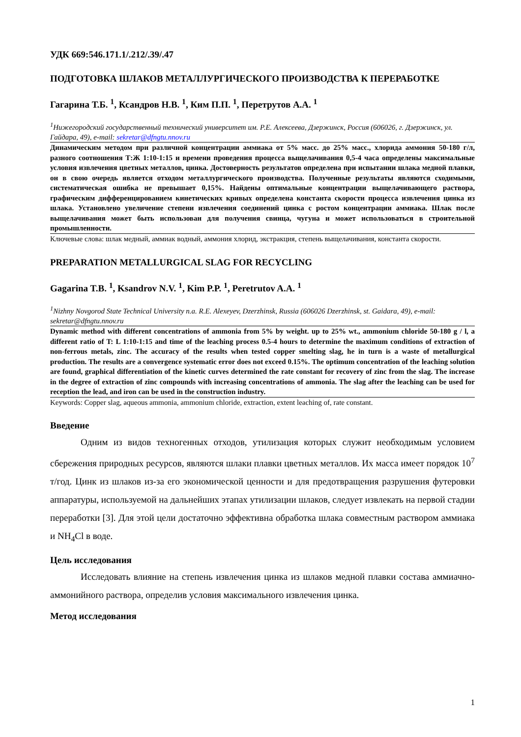УДК 669:546.171.1/.212/.39/.47
ПОДГОТОВКА ШЛАКОВ МЕТАЛЛУРГИЧЕСКОГО ПРОИЗВОДСТВА К ПЕРЕРАБОТКЕ
Гагарина Т.Б. <sup>1</sup>, Ксандров Н.В. <sup>1</sup>, Ким П.П. <sup>1</sup>, Перетрутов А.А. <sup>1</sup>
<sup>1</sup> Нижегородский государственный технический университет им. Р.Е. Алексеева, Дзержинск, Россия (606026, г. Дзержинск, ул. Гайдара, 49), e-mail: sekretar@dfngtu.nnov.ru
Динамическим методом при различной концентрации аммиака от 5% масс. до 25% масс., хлорида аммония 50-180 г/л, разного соотношения Т:Ж 1:10-1:15 и времени проведения процесса выщелачивания 0,5-4 часа определены максимальные условия извлечения цветных металлов, цинка. Достоверность результатов определена при испытании шлака медной плавки, он в свою очередь является отходом металлургического производства. Полученные результаты являются сходимыми, систематическая ошибка не превышает 0,15%. Найдены оптимальные концентрации выщелачивающего раствора, графическим дифференцированием кинетических кривых определена константа скорости процесса извлечения цинка из шлака. Установлено увеличение степени извлечения соединений цинка с ростом концентрации аммиака. Шлак после выщелачивания может быть использован для получения свинца, чугуна и может использоваться в строительной промышленности.
Ключевые слова: шлак медный, аммиак водный, аммония хлорид, экстракция, степень выщелачивания, константа скорости.
PREPARATION METALLURGICAL SLAG FOR RECYCLING
Gagarina T.B. <sup>1</sup>, Ksandrov N.V. <sup>1</sup>, Kim P.P. <sup>1</sup>, Peretrutov A.A. <sup>1</sup>
<sup>1</sup> Nizhny Novgorod State Technical University n.a. R.E. Alexeyev, Dzerzhinsk, Russia (606026 Dzerzhinsk, st. Gaidara, 49), e-mail: sekretar@dfngtu.nnov.ru
Dynamic method with different concentrations of ammonia from 5% by weight. up to 25% wt., ammonium chloride 50-180 g / l, a different ratio of T: L 1:10-1:15 and time of the leaching process 0.5-4 hours to determine the maximum conditions of extraction of non-ferrous metals, zinc. The accuracy of the results when tested copper smelting slag, he in turn is a waste of metallurgical production. The results are a convergence systematic error does not exceed 0.15%. The optimum concentration of the leaching solution are found, graphical differentiation of the kinetic curves determined the rate constant for recovery of zinc from the slag. The increase in the degree of extraction of zinc compounds with increasing concentrations of ammonia. The slag after the leaching can be used for reception the lead, and iron can be used in the construction industry.
Keywords: Copper slag, aqueous ammonia, ammonium chloride, extraction, extent leaching of, rate constant.
Введение
Одним из видов техногенных отходов, утилизация которых служит необходимым условием сбережения природных ресурсов, являются шлаки плавки цветных металлов. Их масса имеет порядок 10<sup>7</sup> т/год. Цинк из шлаков из-за его экономической ценности и для предотвращения разрушения футеровки аппаратуры, используемой на дальнейших этапах утилизации шлаков, следует извлекать на первой стадии переработки [3]. Для этой цели достаточно эффективна обработка шлака совместным раствором аммиака и NH<sub>4</sub>Cl в воде.
Цель исследования
Исследовать влияние на степень извлечения цинка из шлаков медной плавки состава аммиачно-аммонийного раствора, определив условия максимального извлечения цинка.
Метод исследования
1